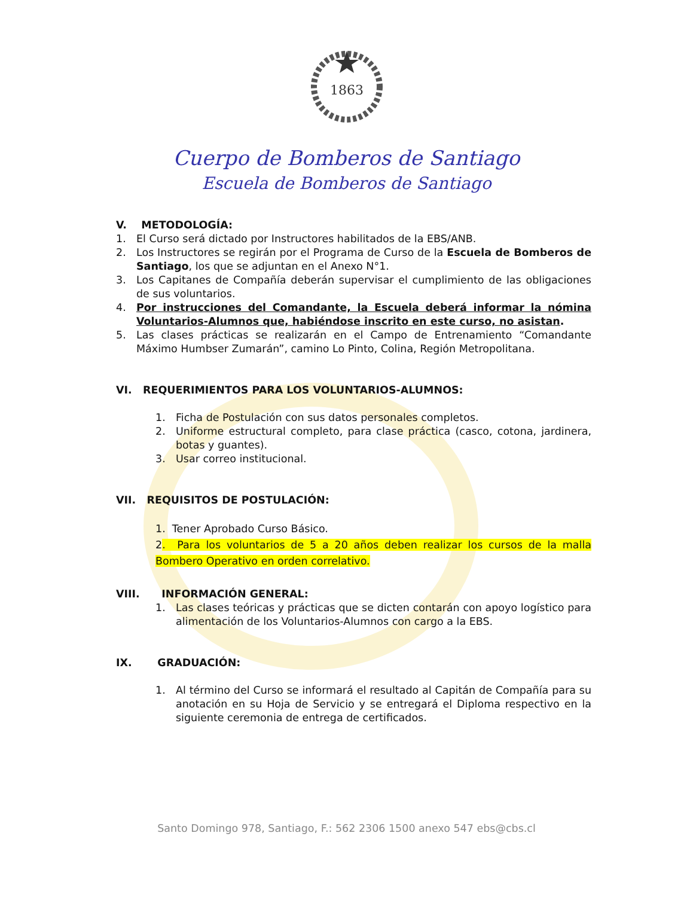1863
Cuerpo de Bomberos de Santiago
Escuela de Bomberos de Santiago
V. METODOLOGÍA:
1. El Curso será dictado por Instructores habilitados de la EBS/ANB.
2. Los Instructores se regirán por el Programa de Curso de la Escuela de Bomberos de Santiago, los que se adjuntan en el Anexo N°1.
3. Los Capitanes de Compañía deberán supervisar el cumplimiento de las obligaciones de sus voluntarios.
4. Por instrucciones del Comandante, la Escuela deberá informar la nómina Voluntarios-Alumnos que, habiéndose inscrito en este curso, no asistan.
5. Las clases prácticas se realizarán en el Campo de Entrenamiento “Comandante Máximo Humbser Zumarán”, camino Lo Pinto, Colina, Región Metropolitana.
VI. REQUERIMIENTOS PARA LOS VOLUNTARIOS-ALUMNOS:
1. Ficha de Postulación con sus datos personales completos.
2. Uniforme estructural completo, para clase práctica (casco, cotona, jardinera, botas y guantes).
3. Usar correo institucional.
VII. REQUISITOS DE POSTULACIÓN:
1. Tener Aprobado Curso Básico.
2. Para los voluntarios de 5 a 20 años deben realizar los cursos de la malla Bombero Operativo en orden correlativo.
VIII. INFORMACIÓN GENERAL:
1. Las clases teóricas y prácticas que se dicten contarán con apoyo logístico para alimentación de los Voluntarios-Alumnos con cargo a la EBS.
IX. GRADUACIÓN:
1. Al término del Curso se informará el resultado al Capitán de Compañía para su anotación en su Hoja de Servicio y se entregará el Diploma respectivo en la siguiente ceremonia de entrega de certificados.
Santo Domingo 978, Santiago, F.: 562 2306 1500 anexo 547 ebs@cbs.cl